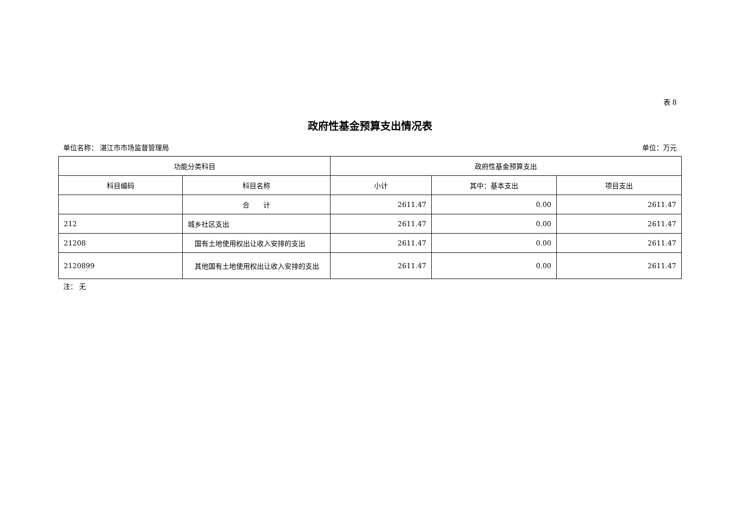表 8
政府性基金预算支出情况表
单位名称： 湛江市市场监督管理局 单位：万元
| 功能分类科目 | | 政府性基金预算支出 | | |
| --- | --- | --- | --- | --- |
| 科目编码 | 科目名称 | 小计 | 其中：基本支出 | 项目支出 |
| | 合 计 | 2611.47 | 0.00 | 2611.47 |
| 212 | 城乡社区支出 | 2611.47 | 0.00 | 2611.47 |
| 21208 | 国有土地使用权出让收入安排的支出 | 2611.47 | 0.00 | 2611.47 |
| 2120899 | 其他国有土地使用权出让收入安排的支出 | 2611.47 | 0.00 | 2611.47 |
注： 无